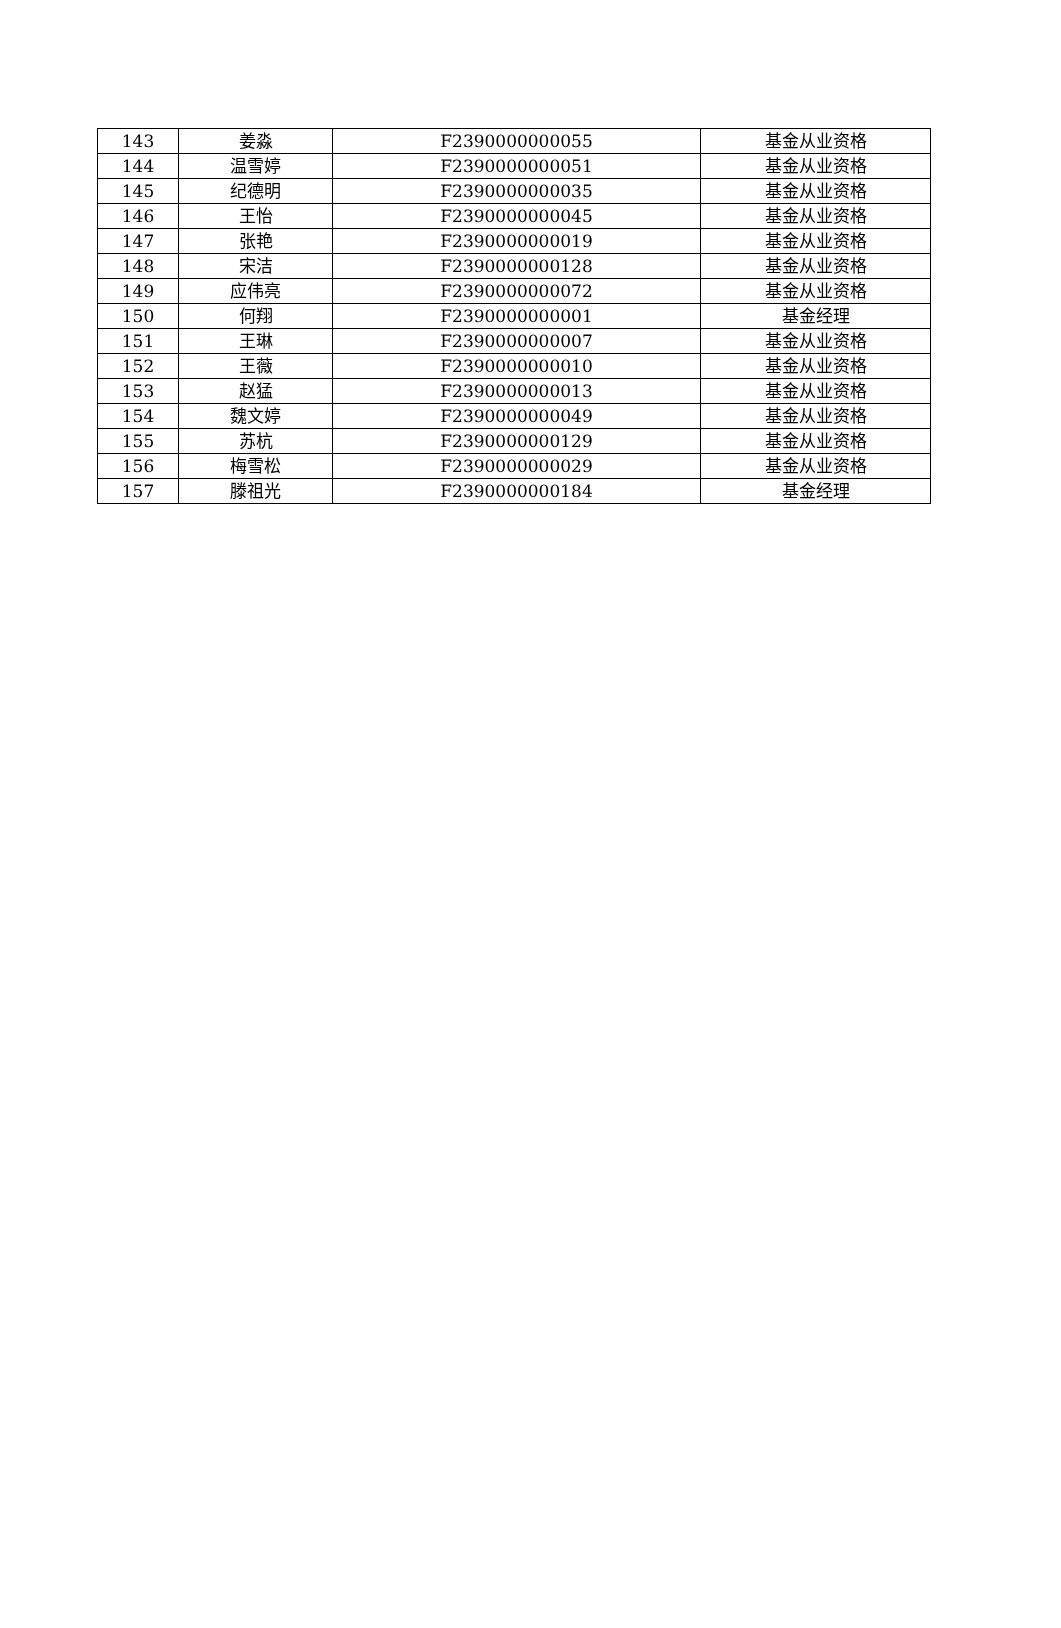| 143 | 姜淼 | F2390000000055 | 基金从业资格 |
| 144 | 温雪婷 | F2390000000051 | 基金从业资格 |
| 145 | 纪德明 | F2390000000035 | 基金从业资格 |
| 146 | 王怡 | F2390000000045 | 基金从业资格 |
| 147 | 张艳 | F2390000000019 | 基金从业资格 |
| 148 | 宋洁 | F2390000000128 | 基金从业资格 |
| 149 | 应伟亮 | F2390000000072 | 基金从业资格 |
| 150 | 何翔 | F2390000000001 | 基金经理 |
| 151 | 王琳 | F2390000000007 | 基金从业资格 |
| 152 | 王薇 | F2390000000010 | 基金从业资格 |
| 153 | 赵猛 | F2390000000013 | 基金从业资格 |
| 154 | 魏文婷 | F2390000000049 | 基金从业资格 |
| 155 | 苏杭 | F2390000000129 | 基金从业资格 |
| 156 | 梅雪松 | F2390000000029 | 基金从业资格 |
| 157 | 滕祖光 | F2390000000184 | 基金经理 |